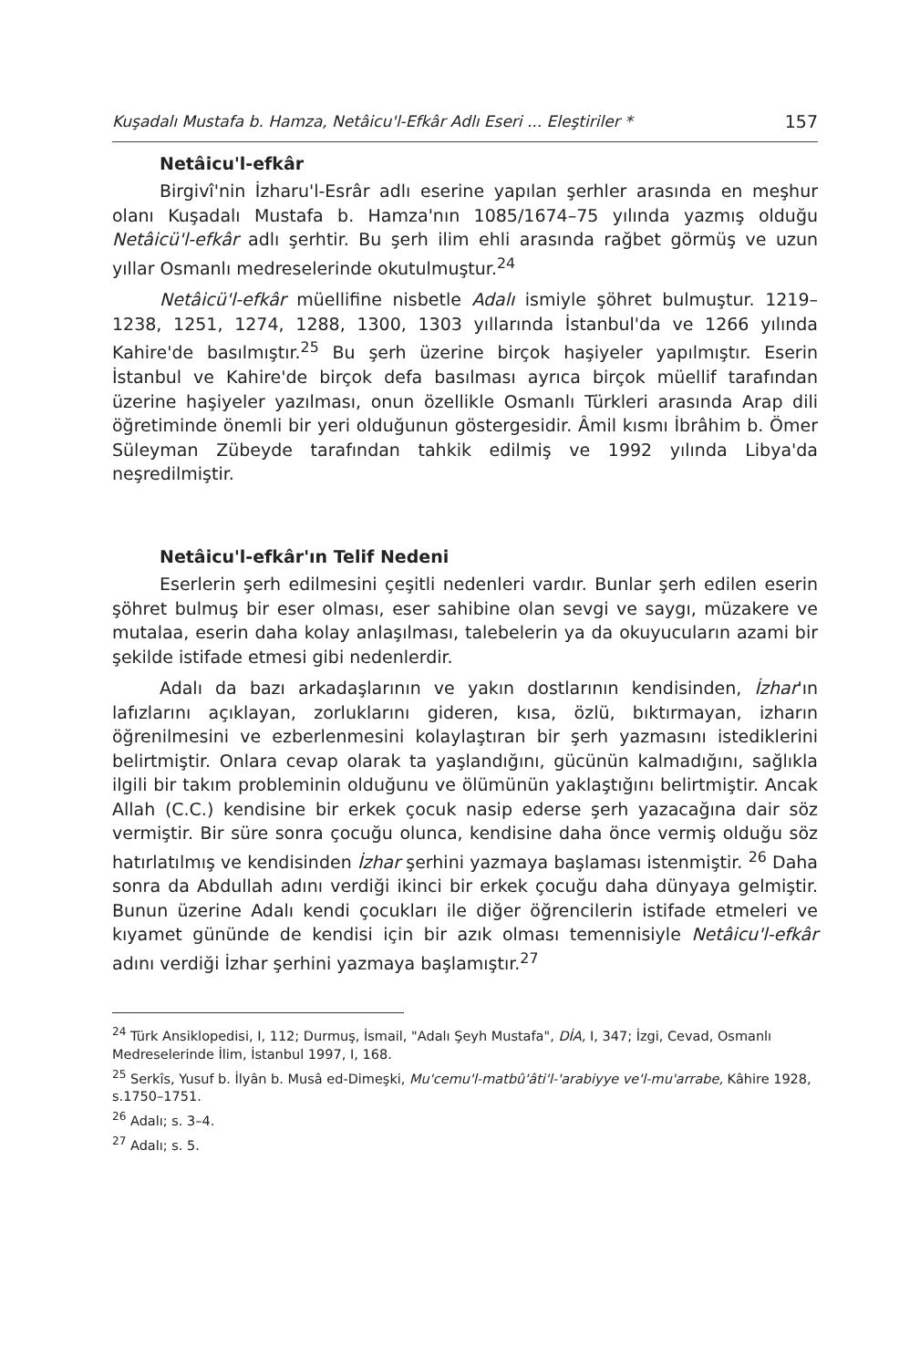Kuşadalı Mustafa b. Hamza, Netâicu'l-Efkâr Adlı Eseri ... Eleştiriler * 157
Netâicu'l-efkâr
Birgivî'nin İzharu'l-Esrâr adlı eserine yapılan şerhler arasında en meşhur olanı Kuşadalı Mustafa b. Hamza'nın 1085/1674–75 yılında yazmış olduğu Netâicü'l-efkâr adlı şerhtir. Bu şerh ilim ehli arasında rağbet görmüş ve uzun yıllar Osmanlı medreselerinde okutulmuştur.<sup>24</sup>
Netâicü'l-efkâr müellifine nisbetle Adalı ismiyle şöhret bulmuştur. 1219–1238, 1251, 1274, 1288, 1300, 1303 yıllarında İstanbul'da ve 1266 yılında Kahire'de basılmıştır.<sup>25</sup> Bu şerh üzerine birçok haşiyeler yapılmıştır. Eserin İstanbul ve Kahire'de birçok defa basılması ayrıca birçok müellif tarafından üzerine haşiyeler yazılması, onun özellikle Osmanlı Türkleri arasında Arap dili öğretiminde önemli bir yeri olduğunun göstergesidir. Âmil kısmı İbrâhim b. Ömer Süleyman Zübeyde tarafından tahkik edilmiş ve 1992 yılında Libya'da neşredilmiştir.
Netâicu'l-efkâr'ın Telif Nedeni
Eserlerin şerh edilmesini çeşitli nedenleri vardır. Bunlar şerh edilen eserin şöhret bulmuş bir eser olması, eser sahibine olan sevgi ve saygı, müzakere ve mutalaa, eserin daha kolay anlaşılması, talebelerin ya da okuyucuların azami bir şekilde istifade etmesi gibi nedenlerdir.
Adalı da bazı arkadaşlarının ve yakın dostlarının kendisinden, İzhar'ın lafızlarını açıklayan, zorluklarını gideren, kısa, özlü, bıktırmayan, izharın öğrenilmesini ve ezberlenmesini kolaylaştıran bir şerh yazmasını istediklerini belirtmiştir. Onlara cevap olarak ta yaşlandığını, gücünün kalmadığını, sağlıkla ilgili bir takım probleminin olduğunu ve ölümünün yaklaştığını belirtmiştir. Ancak Allah (C.C.) kendisine bir erkek çocuk nasip ederse şerh yazacağına dair söz vermiştir. Bir süre sonra çocuğu olunca, kendisine daha önce vermiş olduğu söz hatırlatılmış ve kendisinden İzhar şerhini yazmaya başlaması istenmiştir. <sup>26</sup> Daha sonra da Abdullah adını verdiği ikinci bir erkek çocuğu daha dünyaya gelmiştir. Bunun üzerine Adalı kendi çocukları ile diğer öğrencilerin istifade etmeleri ve kıyamet gününde de kendisi için bir azık olması temennisiyle Netâicu'l-efkâr adını verdiği İzhar şerhini yazmaya başlamıştır.<sup>27</sup>
<sup>24</sup> Türk Ansiklopedisi, I, 112; Durmuş, İsmail, "Adalı Şeyh Mustafa", DİA, I, 347; İzgi, Cevad, Osmanlı Medreselerinde İlim, İstanbul 1997, I, 168.
<sup>25</sup> Serkîs, Yusuf b. İlyân b. Musâ ed-Dimeşki, Mu'cemu'l-matbû'âti'l-'arabiyye ve'l-mu'arrabe, Kâhire 1928, s.1750–1751.
<sup>26</sup> Adalı; s. 3–4.
<sup>27</sup> Adalı; s. 5.